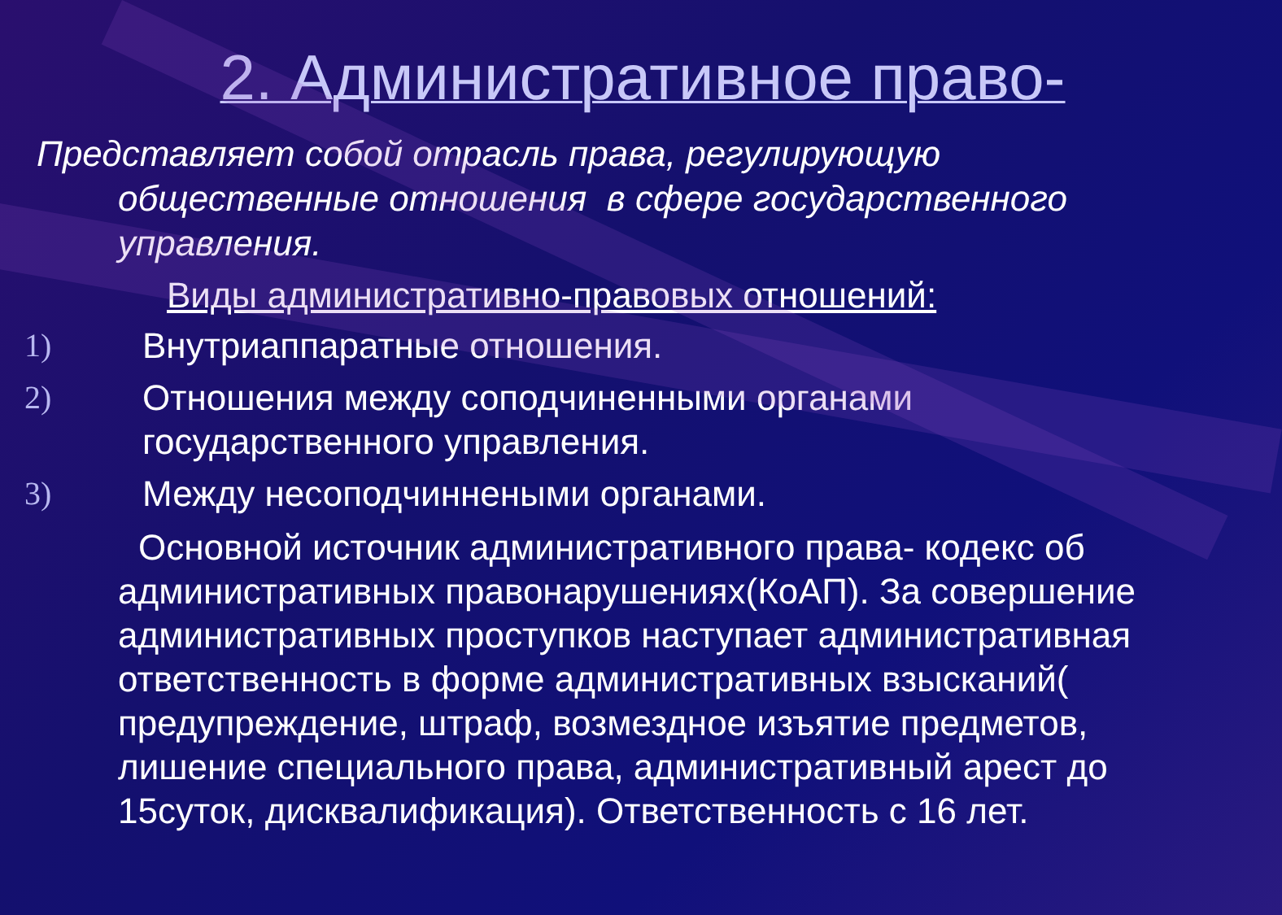2. Административное право-
Представляет собой отрасль права, регулирующую общественные отношения в сфере государственного управления.
Виды административно-правовых отношений:
1) Внутриаппаратные отношения.
2) Отношения между соподчиненными органами государственного управления.
3) Между несоподчиннеными органами.
Основной источник административного права- кодекс об административных правонарушениях(КоАП). За совершение административных проступков наступает административная ответственность в форме административных взысканий( предупреждение, штраф, возмездное изъятие предметов, лишение специального права, административный арест до 15суток, дисквалификация). Ответственность с 16 лет.